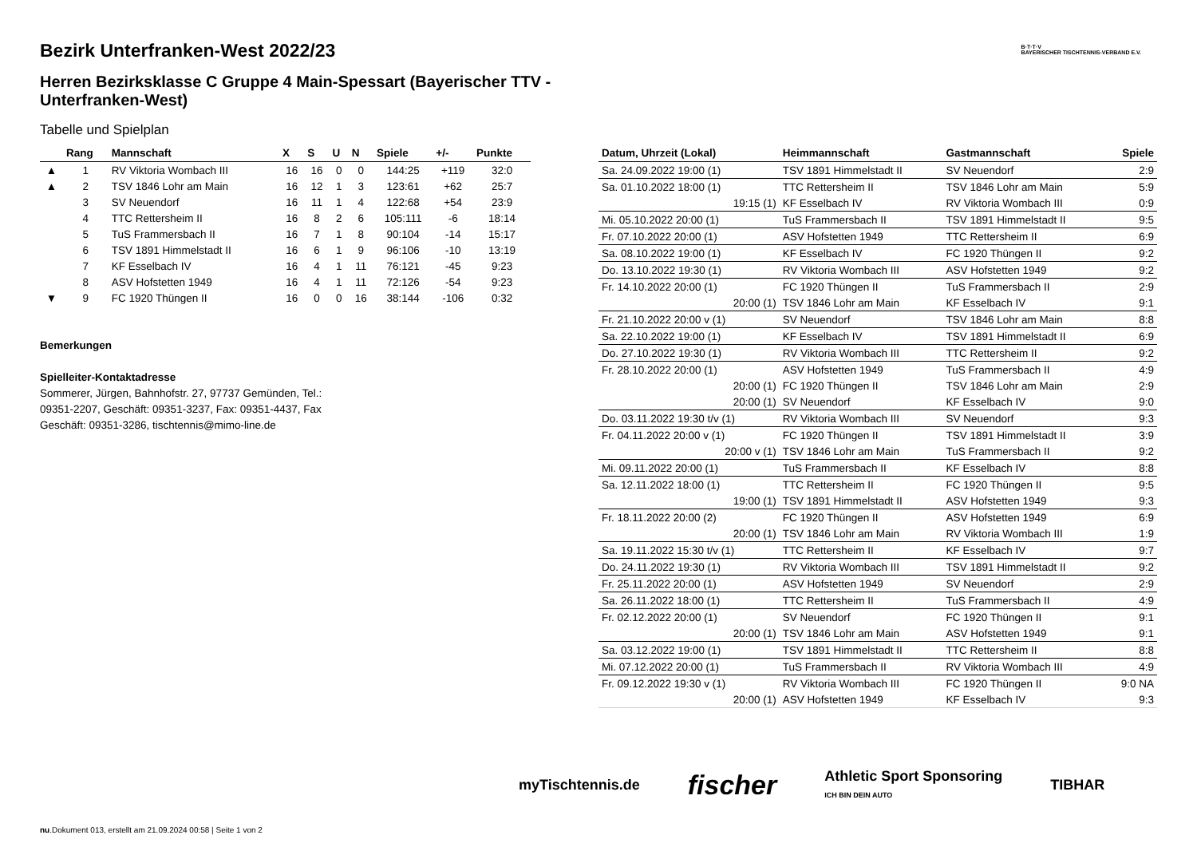B·T·T·V
BAYERISCHER TISCHTENNIS-VERBAND E.V.
Bezirk Unterfranken-West 2022/23
Herren Bezirksklasse C Gruppe 4 Main-Spessart (Bayerischer TTV - Unterfranken-West)
Tabelle und Spielplan
| | Rang | Mannschaft | X | S | U | N | Spiele | +/- | Punkte |
| --- | --- | --- | --- | --- | --- | --- | --- | --- | --- |
| ▲ | 1 | RV Viktoria Wombach III | 16 | 16 | 0 | 0 | 144:25 | +119 | 32:0 |
| ▲ | 2 | TSV 1846 Lohr am Main | 16 | 12 | 1 | 3 | 123:61 | +62 | 25:7 |
| | 3 | SV Neuendorf | 16 | 11 | 1 | 4 | 122:68 | +54 | 23:9 |
| | 4 | TTC Rettersheim II | 16 | 8 | 2 | 6 | 105:111 | -6 | 18:14 |
| | 5 | TuS Frammersbach II | 16 | 7 | 1 | 8 | 90:104 | -14 | 15:17 |
| | 6 | TSV 1891 Himmelstadt II | 16 | 6 | 1 | 9 | 96:106 | -10 | 13:19 |
| | 7 | KF Esselbach IV | 16 | 4 | 1 | 11 | 76:121 | -45 | 9:23 |
| | 8 | ASV Hofstetten 1949 | 16 | 4 | 1 | 11 | 72:126 | -54 | 9:23 |
| ▼ | 9 | FC 1920 Thüngen II | 16 | 0 | 0 | 16 | 38:144 | -106 | 0:32 |
Bemerkungen
Spielleiter-Kontaktadresse
Sommerer, Jürgen, Bahnhofstr. 27, 97737 Gemünden, Tel.:
09351-2207, Geschäft: 09351-3237, Fax: 09351-4437, Fax
Geschäft: 09351-3286, tischtennis@mimo-line.de
| Datum, Uhrzeit (Lokal) | Heimmannschaft | Gastmannschaft | Spiele |
| --- | --- | --- | --- |
| Sa. 24.09.2022 19:00 (1) | TSV 1891 Himmelstadt II | SV Neuendorf | 2:9 |
| Sa. 01.10.2022 18:00 (1) | TTC Rettersheim II | TSV 1846 Lohr am Main | 5:9 |
| 19:15 (1) | KF Esselbach IV | RV Viktoria Wombach III | 0:9 |
| Mi. 05.10.2022 20:00 (1) | TuS Frammersbach II | TSV 1891 Himmelstadt II | 9:5 |
| Fr. 07.10.2022 20:00 (1) | ASV Hofstetten 1949 | TTC Rettersheim II | 6:9 |
| Sa. 08.10.2022 19:00 (1) | KF Esselbach IV | FC 1920 Thüngen II | 9:2 |
| Do. 13.10.2022 19:30 (1) | RV Viktoria Wombach III | ASV Hofstetten 1949 | 9:2 |
| Fr. 14.10.2022 20:00 (1) | FC 1920 Thüngen II | TuS Frammersbach II | 2:9 |
| 20:00 (1) | TSV 1846 Lohr am Main | KF Esselbach IV | 9:1 |
| Fr. 21.10.2022 20:00 v (1) | SV Neuendorf | TSV 1846 Lohr am Main | 8:8 |
| Sa. 22.10.2022 19:00 (1) | KF Esselbach IV | TSV 1891 Himmelstadt II | 6:9 |
| Do. 27.10.2022 19:30 (1) | RV Viktoria Wombach III | TTC Rettersheim II | 9:2 |
| Fr. 28.10.2022 20:00 (1) | ASV Hofstetten 1949 | TuS Frammersbach II | 4:9 |
| 20:00 (1) | FC 1920 Thüngen II | TSV 1846 Lohr am Main | 2:9 |
| 20:00 (1) | SV Neuendorf | KF Esselbach IV | 9:0 |
| Do. 03.11.2022 19:30 t/v (1) | RV Viktoria Wombach III | SV Neuendorf | 9:3 |
| Fr. 04.11.2022 20:00 v (1) | FC 1920 Thüngen II | TSV 1891 Himmelstadt II | 3:9 |
| 20:00 v (1) | TSV 1846 Lohr am Main | TuS Frammersbach II | 9:2 |
| Mi. 09.11.2022 20:00 (1) | TuS Frammersbach II | KF Esselbach IV | 8:8 |
| Sa. 12.11.2022 18:00 (1) | TTC Rettersheim II | FC 1920 Thüngen II | 9:5 |
| 19:00 (1) | TSV 1891 Himmelstadt II | ASV Hofstetten 1949 | 9:3 |
| Fr. 18.11.2022 20:00 (2) | FC 1920 Thüngen II | ASV Hofstetten 1949 | 6:9 |
| 20:00 (1) | TSV 1846 Lohr am Main | RV Viktoria Wombach III | 1:9 |
| Sa. 19.11.2022 15:30 t/v (1) | TTC Rettersheim II | KF Esselbach IV | 9:7 |
| Do. 24.11.2022 19:30 (1) | RV Viktoria Wombach III | TSV 1891 Himmelstadt II | 9:2 |
| Fr. 25.11.2022 20:00 (1) | ASV Hofstetten 1949 | SV Neuendorf | 2:9 |
| Sa. 26.11.2022 18:00 (1) | TTC Rettersheim II | TuS Frammersbach II | 4:9 |
| Fr. 02.12.2022 20:00 (1) | SV Neuendorf | FC 1920 Thüngen II | 9:1 |
| 20:00 (1) | TSV 1846 Lohr am Main | ASV Hofstetten 1949 | 9:1 |
| Sa. 03.12.2022 19:00 (1) | TSV 1891 Himmelstadt II | TTC Rettersheim II | 8:8 |
| Mi. 07.12.2022 20:00 (1) | TuS Frammersbach II | RV Viktoria Wombach III | 4:9 |
| Fr. 09.12.2022 19:30 v (1) | RV Viktoria Wombach III | FC 1920 Thüngen II | 9:0 NA |
| 20:00 (1) | ASV Hofstetten 1949 | KF Esselbach IV | 9:3 |
myTischtennis.de fischer Athletic Sport Sponsoring
ICH BIN DEIN AUTO TIBHAR
nu.Dokument 013, erstellt am 21.09.2024 00:58 | Seite 1 von 2